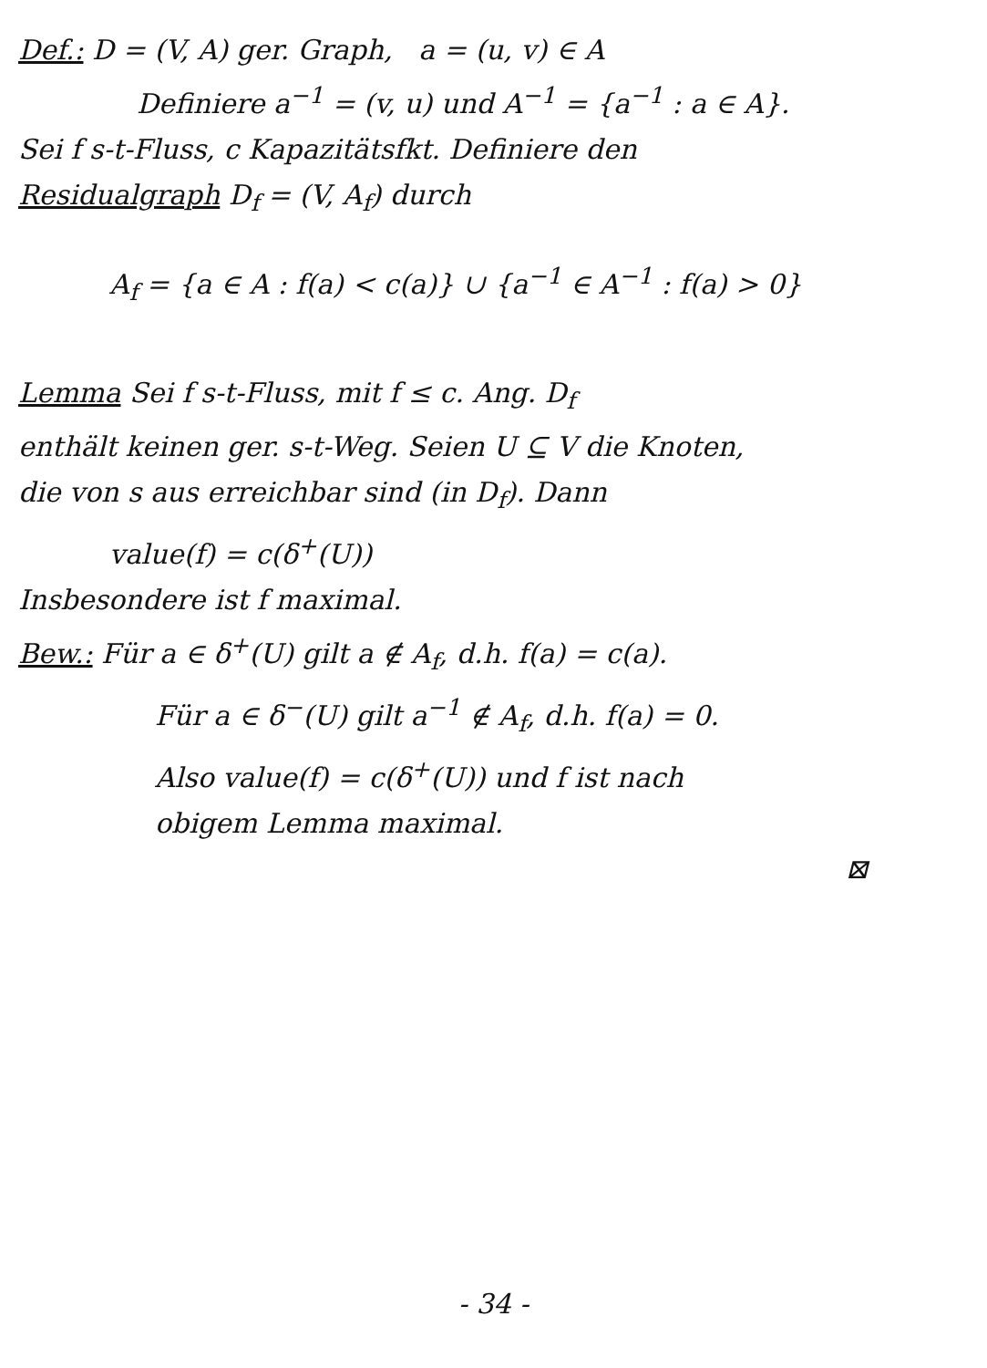Def.: D = (V, A) ger. Graph, a = (u, v) ∈ A
Definiere a<sup>−1</sup> = (v, u) und A<sup>−1</sup> = {a<sup>−1</sup> : a ∈ A}.
Sei f s-t-Fluss, c Kapazitätsfkt. Definiere den
Residualgraph D<sub>f</sub> = (V, A<sub>f</sub>) durch
A<sub>f</sub> = {a ∈ A : f(a) < c(a)} ∪ {a<sup>−1</sup> ∈ A<sup>−1</sup> : f(a) > 0}
Lemma Sei f s-t-Fluss, mit f ≤ c. Ang. D<sub>f</sub>
enthält keinen ger. s-t-Weg. Seien U ⊆ V die Knoten,
die von s aus erreichbar sind (in D<sub>f</sub>). Dann
value(f) = c(δ<sup>+</sup>(U))
Insbesondere ist f maximal.
Bew.: Für a ∈ δ<sup>+</sup>(U) gilt a ∉ A<sub>f</sub>, d.h. f(a) = c(a).
Für a ∈ δ<sup>−</sup>(U) gilt a<sup>−1</sup> ∉ A<sub>f</sub>, d.h. f(a) = 0.
Also value(f) = c(δ<sup>+</sup>(U)) und f ist nach
obigem Lemma maximal.
⊠
- 34 -